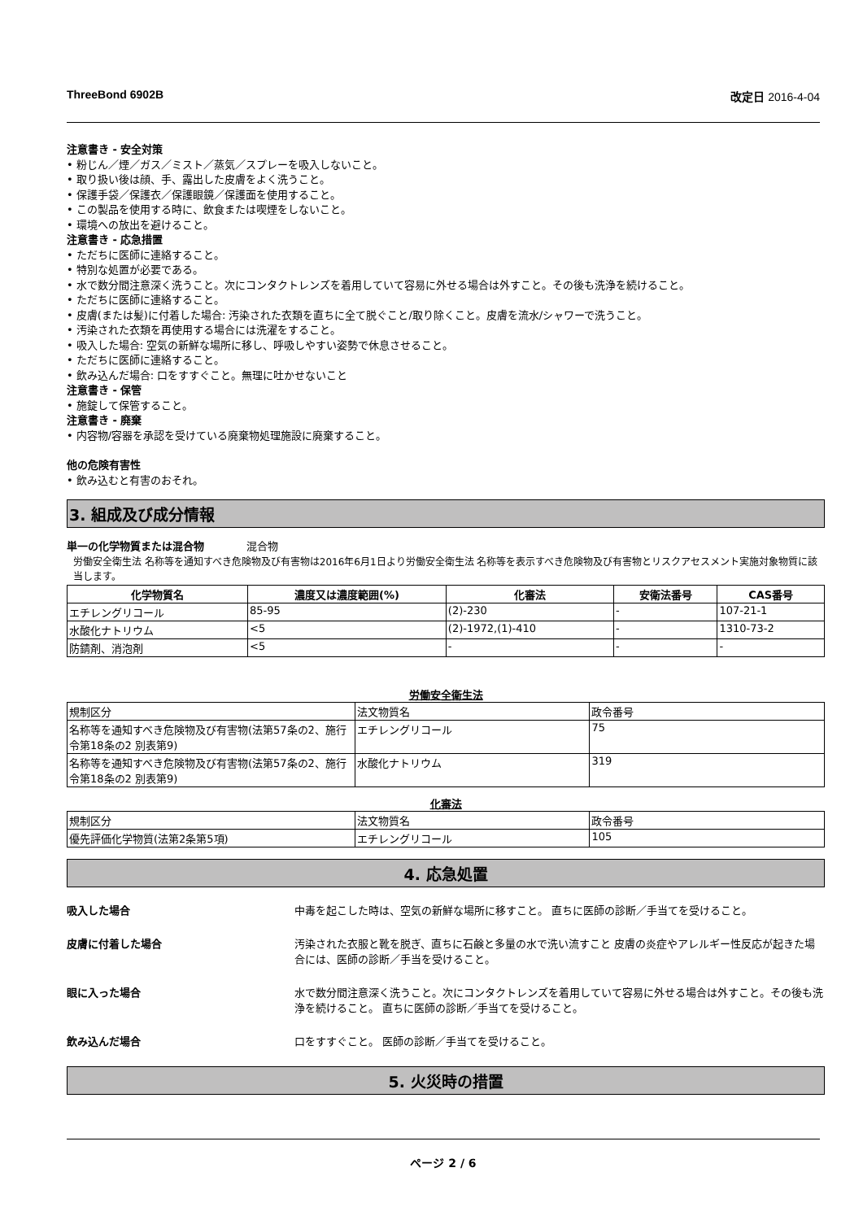ThreeBond 6902B 改定日 2016-4-04
注意書き - 安全対策
• 粉じん／煙／ガス／ミスト／蒸気／スプレーを吸入しないこと。
• 取り扱い後は顔、手、露出した皮膚をよく洗うこと。
• 保護手袋／保護衣／保護眼鏡／保護面を使用すること。
• この製品を使用する時に、飲食または喫煙をしないこと。
• 環境への放出を避けること。
注意書き - 応急措置
• ただちに医師に連絡すること。
• 特別な処置が必要である。
• 水で数分間注意深く洗うこと。次にコンタクトレンズを着用していて容易に外せる場合は外すこと。その後も洗浄を続けること。
• ただちに医師に連絡すること。
• 皮膚(または髪)に付着した場合: 汚染された衣類を直ちに全て脱ぐこと/取り除くこと。皮膚を流水/シャワーで洗うこと。
• 汚染された衣類を再使用する場合には洗濯をすること。
• 吸入した場合: 空気の新鮮な場所に移し、呼吸しやすい姿勢で休息させること。
• ただちに医師に連絡すること。
• 飲み込んだ場合: 口をすすぐこと。無理に吐かせないこと
注意書き - 保管
• 施錠して保管すること。
注意書き - 廃棄
• 内容物/容器を承認を受けている廃棄物処理施設に廃棄すること。
他の危険有害性
• 飲み込むと有害のおそれ。
3. 組成及び成分情報
単一の化学物質または混合物　　　　混合物
労働安全衛生法 名称等を通知すべき危険物及び有害物は2016年6月1日より労働安全衛生法 名称等を表示すべき危険物及び有害物とリスクアセスメント実施対象物質に該当します。
| 化学物質名 | 濃度又は濃度範囲(%) | 化審法 | 安衛法番号 | CAS番号 |
| --- | --- | --- | --- | --- |
| エチレングリコール | 85-95 | (2)-230 | - | 107-21-1 |
| 水酸化ナトリウム | <5 | (2)-1972,(1)-410 | - | 1310-73-2 |
| 防錆剤、消泡剤 | <5 | - | - | - |
労働安全衛生法
| 規制区分 | 法文物質名 | 政令番号 |
| 名称等を通知すべき危険物及び有害物(法第57条の2、施行令第18条の2 別表第9) | エチレングリコール | 75 |
| 名称等を通知すべき危険物及び有害物(法第57条の2、施行令第18条の2 別表第9) | 水酸化ナトリウム | 319 |
化審法
| 規制区分 | 法文物質名 | 政令番号 |
| 優先評価化学物質(法第2条第5項) | エチレングリコール | 105 |
4. 応急処置
吸入した場合 中毒を起こした時は、空気の新鮮な場所に移すこと。 直ちに医師の診断／手当てを受けること。
皮膚に付着した場合 汚染された衣服と靴を脱ぎ、直ちに石鹸と多量の水で洗い流すこと 皮膚の炎症やアレルギー性反応が起きた場合には、医師の診断／手当を受けること。
眼に入った場合 水で数分間注意深く洗うこと。次にコンタクトレンズを着用していて容易に外せる場合は外すこと。その後も洗浄を続けること。 直ちに医師の診断／手当てを受けること。
飲み込んだ場合 口をすすぐこと。 医師の診断／手当てを受けること。
5. 火災時の措置
ページ 2 / 6